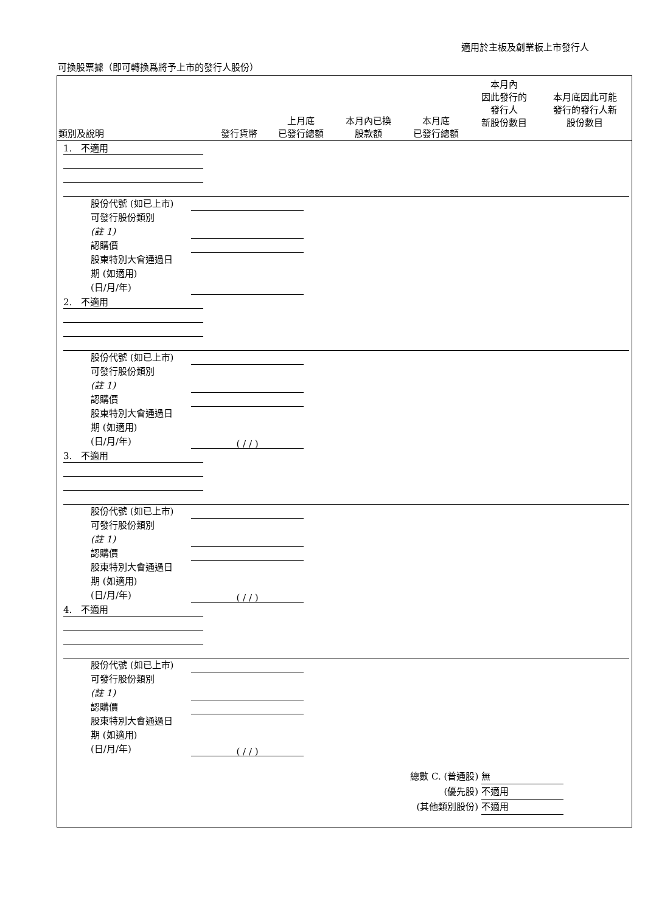適用於主板及創業板上市發行人
可換股票據（即可轉換爲將予上市的發行人股份）
| 類別及說明 | 發行貨幣 | 上月底 已發行總額 | 本月內已換 股款額 | 本月底 已發行總額 | 本月內 因此發行的 發行人 新股份數目 | 本月底因此可能 發行的發行人新 股份數目 |
| --- | --- | --- | --- | --- | --- | --- |
1. 不適用
股份代號 (如已上市)
可發行股份類別
(註 1)
認購價
股東特別大會通過日
期 (如適用)
(日/月/年)
2. 不適用
股份代號 (如已上市)
可發行股份類別
(註 1)
認購價
股東特別大會通過日
期 (如適用)
(日/月/年) ( / / )
3. 不適用
股份代號 (如已上市)
可發行股份類別
(註 1)
認購價
股東特別大會通過日
期 (如適用)
(日/月/年) ( / / )
4. 不適用
股份代號 (如已上市)
可發行股份類別
(註 1)
認購價
股東特別大會通過日
期 (如適用)
(日/月/年) ( / / )
總數 C. (普通股) 無
(優先股) 不適用
(其他類別股份) 不適用